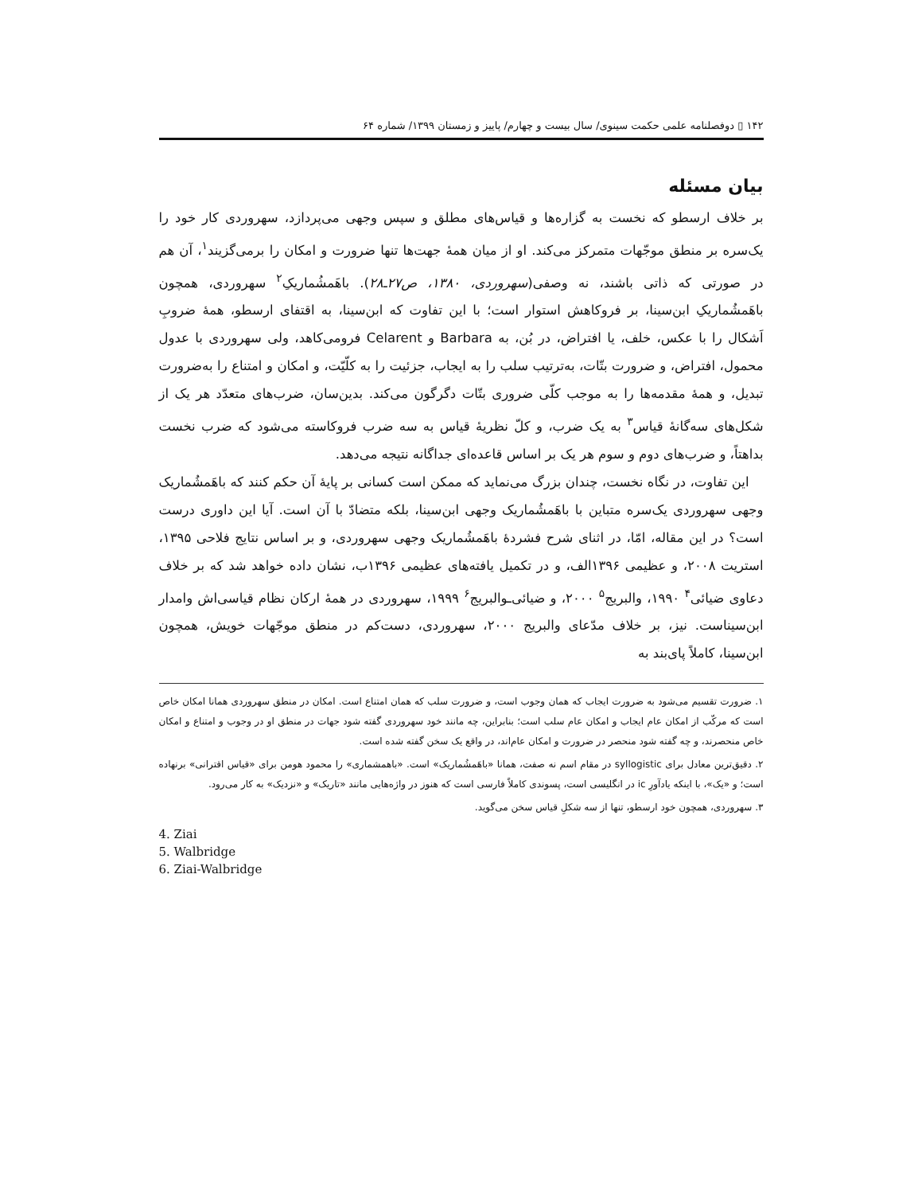۱۴۲ ▯ دوفصلنامه علمی حکمت سینوی/ سال بیست و چهارم/ پاییز و زمستان ۱۳۹۹/ شماره ۶۴
بیان مسئله
بر خلاف ارسطو که نخست به گزاره‌ها و قیاس‌های مطلق و سپس وجهی می‌پردازد، سهروردی کار خود را یک‌سره بر منطق موجّهات متمرکز می‌کند. او از میان همهٔ جهت‌ها تنها ضرورت و امکان را برمی‌گزیند<sup>۱</sup>، آن هم در صورتی که ذاتی باشند، نه وصفی(سهروردی، ۱۳۸۰، ص۲۷ـ۲۸). باهَمشُماریکِ<sup>۲</sup> سهروردی، همچون باهَمشُماریکِ ابن‌سینا، بر فروکاهش استوار است؛ با این تفاوت که ابن‌سینا، به اقتفای ارسطو، همهٔ ضروبِ اَشکال را با عکس، خلف، یا افتراض، در بُن، به Barbara و Celarent فرومی‌کاهد، ولی سهروردی با عدول محمول، افتراض، و ضرورت بتّات، به‌ترتیب سلب را به ایجاب، جزئیت را به کلّیّت، و امکان و امتناع را به‌ضرورت تبدیل، و همهٔ مقدمه‌ها را به موجب کلّی ضروری بتّات دگرگون می‌کند. بدین‌سان، ضرب‌های متعدّد هر یک از شکل‌های سه‌گانهٔ قیاس<sup>۳</sup> به یک ضرب، و کلّ نظریهٔ قیاس به سه ضرب فروکاسته می‌شود که ضرب نخست بداهتاً، و ضرب‌های دوم و سوم هر یک بر اساس قاعده‌ای جداگانه نتیجه می‌دهد.
این تفاوت، در نگاه نخست، چندان بزرگ می‌نماید که ممکن است کسانی بر پایهٔ آن حکم کنند که باهَمشُماریک وجهی سهروردی یک‌سره متباین با باهَمشُماریک وجهی ابن‌سینا، بلکه متضادّ با آن است. آیا این داوری درست است؟ در این مقاله، امّا، در اثنای شرح فشردهٔ باهَمشُماریک وجهی سهروردی، و بر اساس نتایج فلاحی ۱۳۹۵، استریت ۲۰۰۸، و عظیمی ۱۳۹۶الف، و در تکمیل یافته‌های عظیمی ۱۳۹۶ب، نشان داده خواهد شد که بر خلاف دعاوی ضیائی<sup>۴</sup> ۱۹۹۰، والبریج<sup>۵</sup> ۲۰۰۰، و ضیائی‌ـوالبریج<sup>۶</sup> ۱۹۹۹، سهروردی در همهٔ ارکان نظام قیاسی‌اش وامدار ابن‌سیناست. نیز، بر خلاف مدّعای والبریج ۲۰۰۰، سهروردی، دست‌کم در منطق موجّهات خویش، همچون ابن‌سینا، کاملاً پای‌بند به
۱. ضرورت تقسیم می‌شود به ضرورت ایجاب که همان وجوب است، و ضرورت سلب که همان امتناع است. امکان در منطق سهروردی همانا امکان خاص است که مرکّب از امکان عام ایجاب و امکان عام سلب است؛ بنابراین، چه مانند خود سهروردی گفته شود جهات در منطق او در وجوب و امتناع و امکان خاص منحصرند، و چه گفته شود منحصر در ضرورت و امکان عام‌اند، در واقع یک سخن گفته شده است.
۲. دقیق‌ترین معادل برای syllogistic در مقام اسم نه صفت، همانا «باهَمشُماریک» است. «باهمشماری» را محمود هومن برای «قیاس اقترانی» برنهاده است؛ و «یک»، با اینکه یادآورِ ic در انگلیسی است، پسوندی کاملاً فارسی است که هنوز در واژه‌هایی مانند «تاریک» و «نزدیک» به کار می‌رود.
۳. سهروردی، همچون خود ارسطو، تنها از سه شکلِ قیاس سخن می‌گوید.
4. Ziai
5. Walbridge
6. Ziai-Walbridge